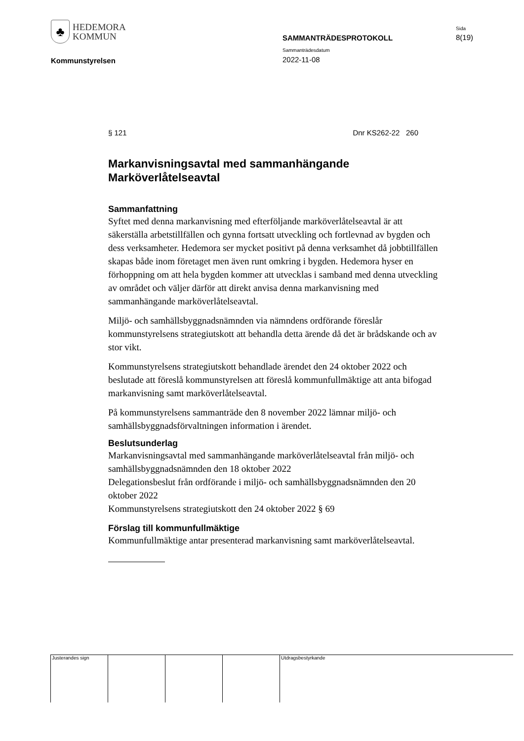♣
HEDEMORA
KOMMUN
Sida
SAMMANTRÄDESPROTOKOLL 8(19)
Sammanträdesdatum
Kommunstyrelsen 2022-11-08
§ 121 Dnr KS262-22 260
Markanvisningsavtal med sammanhängande Marköverlåtelseavtal
Sammanfattning
Syftet med denna markanvisning med efterföljande marköverlåtelseavtal är att säkerställa arbetstillfällen och gynna fortsatt utveckling och fortlevnad av bygden och dess verksamheter. Hedemora ser mycket positivt på denna verksamhet då jobbtillfällen skapas både inom företaget men även runt omkring i bygden. Hedemora hyser en förhoppning om att hela bygden kommer att utvecklas i samband med denna utveckling av området och väljer därför att direkt anvisa denna markanvisning med sammanhängande marköverlåtelseavtal.
Miljö- och samhällsbyggnadsnämnden via nämndens ordförande föreslår kommunstyrelsens strategiutskott att behandla detta ärende då det är brådskande och av stor vikt.
Kommunstyrelsens strategiutskott behandlade ärendet den 24 oktober 2022 och beslutade att föreslå kommunstyrelsen att föreslå kommunfullmäktige att anta bifogad markanvisning samt marköverlåtelseavtal.
På kommunstyrelsens sammanträde den 8 november 2022 lämnar miljö- och samhällsbyggnadsförvaltningen information i ärendet.
Beslutsunderlag
Markanvisningsavtal med sammanhängande marköverlåtelseavtal från miljö- och samhällsbyggnadsnämnden den 18 oktober 2022
Delegationsbeslut från ordförande i miljö- och samhällsbyggnadsnämnden den 20 oktober 2022
Kommunstyrelsens strategiutskott den 24 oktober 2022 § 69
Förslag till kommunfullmäktige
Kommunfullmäktige antar presenterad markanvisning samt marköverlåtelseavtal.
Justerandes sign Utdragsbestyrkande